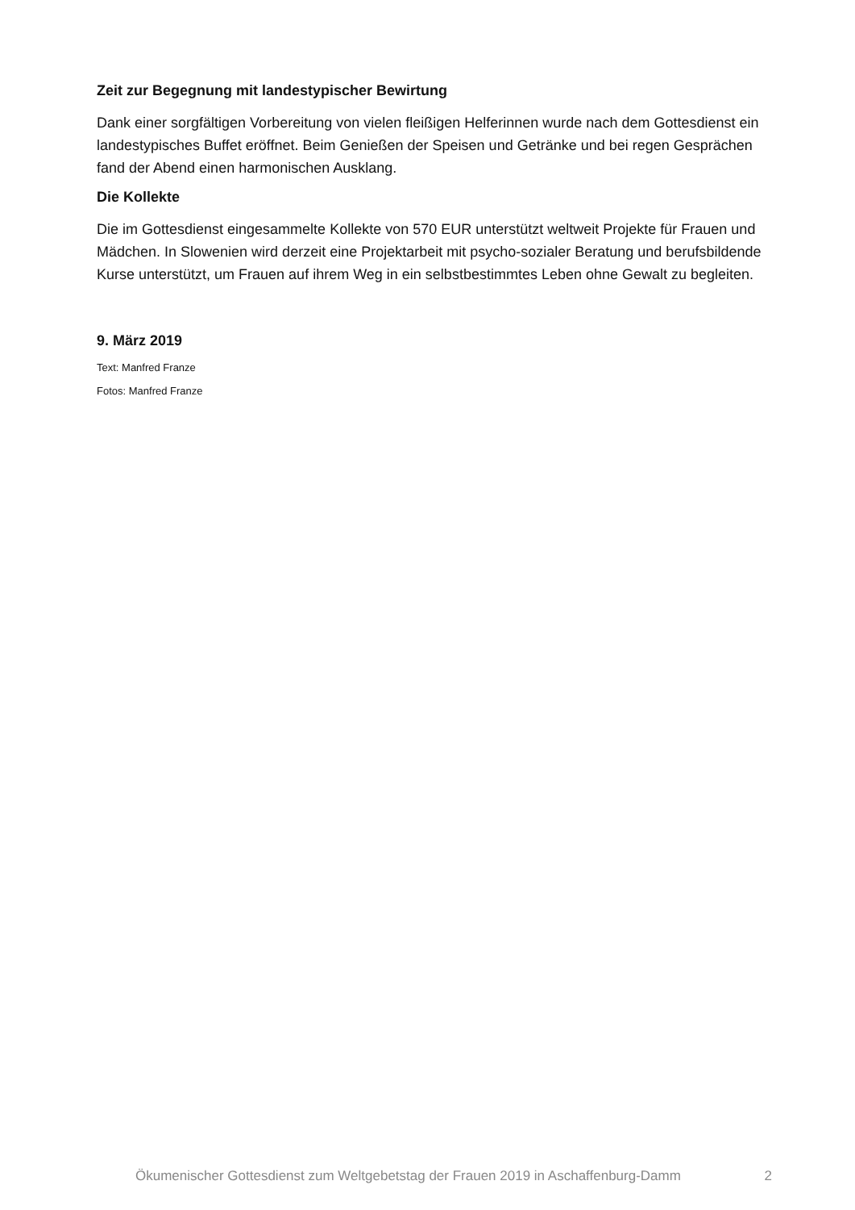Zeit zur Begegnung mit landestypischer Bewirtung
Dank einer sorgfältigen Vorbereitung von vielen fleißigen Helferinnen wurde nach dem Gottesdienst ein landestypisches Buffet eröffnet. Beim Genießen der Speisen und Getränke und bei regen Gesprächen fand der Abend einen harmonischen Ausklang.
Die Kollekte
Die im Gottesdienst eingesammelte Kollekte von 570 EUR unterstützt weltweit Projekte für Frauen und Mädchen. In Slowenien wird derzeit eine Projektarbeit mit psycho-sozialer Beratung und berufsbildende Kurse unterstützt, um Frauen auf ihrem Weg in ein selbstbestimmtes Leben ohne Gewalt zu begleiten.
9. März 2019
Text: Manfred Franze
Fotos: Manfred Franze
Ökumenischer Gottesdienst zum Weltgebetstag der Frauen 2019 in Aschaffenburg-Damm 2